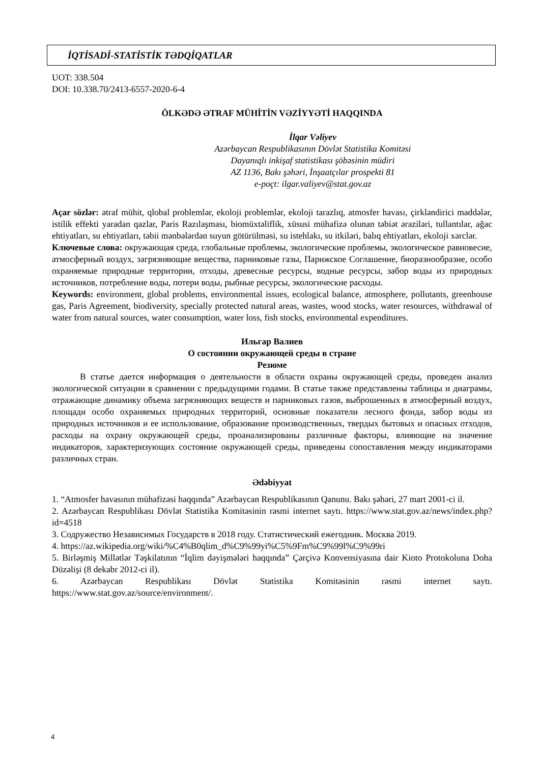İQTİSADİ-STATİSTİK TƏDQİQATLAR
UOT: 338.504
DOI: 10.338.70/2413-6557-2020-6-4
ÖLKƏDƏ ƏTRAF MÜHİTİN VƏZİYYƏTİ HAQQINDA
İlqar Vəliyev
Azərbaycan Respublikasının Dövlət Statistika Komitəsi
Dayanıqlı inkişaf statistikası şöbəsinin müdiri
AZ 1136, Bakı şəhəri, İnşaatçılar prospekti 81
e-poçt: ilgar.valiyev@stat.gov.az
Açar sözlər: ətraf mühit, qlobal problemlər, ekoloji problemlər, ekoloji tarazlıq, atmosfer havası, çirkləndirici maddələr, istilik effekti yaradan qazlar, Paris Razılaşması, biomüxtəliflik, xüsusi mühafizə olunan təbiət əraziləri, tullantılar, ağac ehtiyatları, su ehtiyatları, təbii mənbələrdən suyun götürülməsi, su istehlakı, su itkiləri, balıq ehtiyatları, ekoloji xərclər.
Ключевые слова: окружающая среда, глобальные проблемы, экологические проблемы, экологическое равновесие, атмосферный воздух, загрязняющие вещества, парниковые газы, Парижское Соглашение, биоразнообразие, особо охраняемые природные территории, отходы, древесные ресурсы, водные ресурсы, забор воды из природных источников, потребление воды, потери воды, рыбные ресурсы, экологические расходы.
Keywords: environment, global problems, environmental issues, ecological balance, atmosphere, pollutants, greenhouse gas, Paris Agreement, biodiversity, specially protected natural areas, wastes, wood stocks, water resources, withdrawal of water from natural sources, water consumption, water loss, fish stocks, environmental expenditures.
Ильгар Валиев
О состоянии окружающей среды в стране
Резюме
В статье дается информация о деятельности в области охраны окружающей среды, проведен анализ экологической ситуации в сравнении с предыдущими годами. В статье также представлены таблицы и диаграмы, отражающие динамику объема загрязняющих веществ и парниковых газов, выброшенных в атмосферный воздух, площади особо охраняемых природных территорий, основные показатели лесного фонда, забор воды из природных источников и ее использование, образование производственных, твердых бытовых и опасных отходов, расходы на охрану окружающей среды, проанализированы различные факторы, влияющие на значение индикаторов, характеризующих состояние окружающей среды, приведены сопоставления между индикаторами различных стран.
Ədəbiyyat
1. “Atmosfer havasının mühafizəsi haqqında” Azərbaycan Respublikasının Qanunu. Bakı şəhəri, 27 mart 2001-ci il.
2. Azərbaycan Respublikası Dövlət Statistika Komitəsinin rəsmi internet saytı. https://www.stat.gov.az/news/index.php?id=4518
3. Содружество Независимых Государств в 2018 году. Статистический ежегодник. Москва 2019.
4. https://az.wikipedia.org/wiki/%C4%B0qlim_d%C9%99yi%C5%9Fm%C9%99l%C9%99ri
5. Birləşmiş Millətlər Təşkilatının “İqlim dəyişmələri haqqında” Çərçivə Konvensiyasına dair Kioto Protokoluna Doha Düzəlişi (8 dekabr 2012-ci il).
6. Azərbaycan Respublikası Dövlət Statistika Komitəsinin rəsmi internet saytı. https://www.stat.gov.az/source/environment/.
4